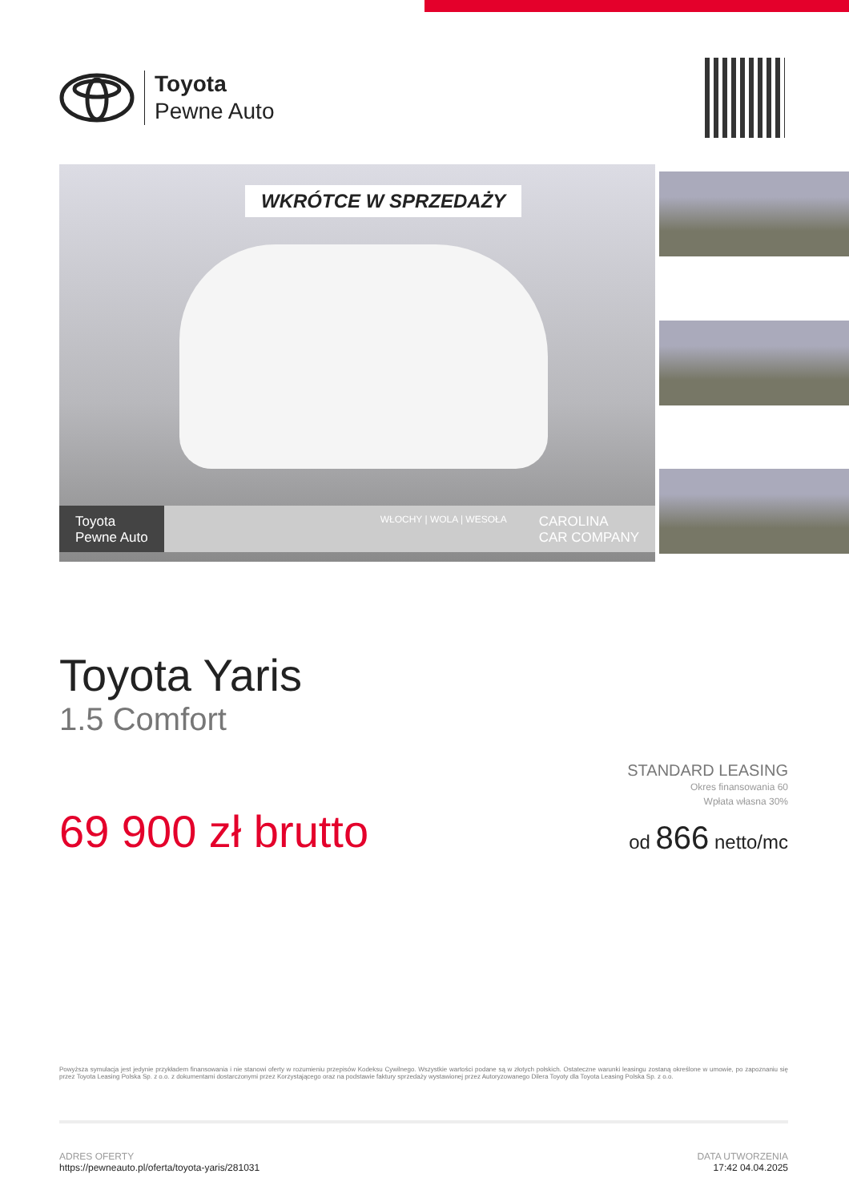Toyota
Pewne Auto
WKRÓTCE W SPRZEDAŻY
Toyota
Pewne Auto
WŁOCHY | WOLA | WESOŁA
CAROLINA
CAR COMPANY
Toyota Yaris
1.5 Comfort
69 900 zł brutto
STANDARD LEASING
Okres finansowania 60
Wpłata własna 30%
od 866 netto/mc
Powyższa symulacja jest jedynie przykładem finansowania i nie stanowi oferty w rozumieniu przepisów Kodeksu Cywilnego. Wszystkie wartości podane są w złotych polskich. Ostateczne warunki leasingu zostaną określone w umowie, po zapoznaniu się przez Toyota Leasing Polska Sp. z o.o. z dokumentami dostarczonymi przez Korzystającego oraz na podstawie faktury sprzedaży wystawionej przez Autoryzowanego Dilera Toyoty dla Toyota Leasing Polska Sp. z o.o.
ADRES OFERTY
https://pewneauto.pl/oferta/toyota-yaris/281031
DATA UTWORZENIA
17:42 04.04.2025